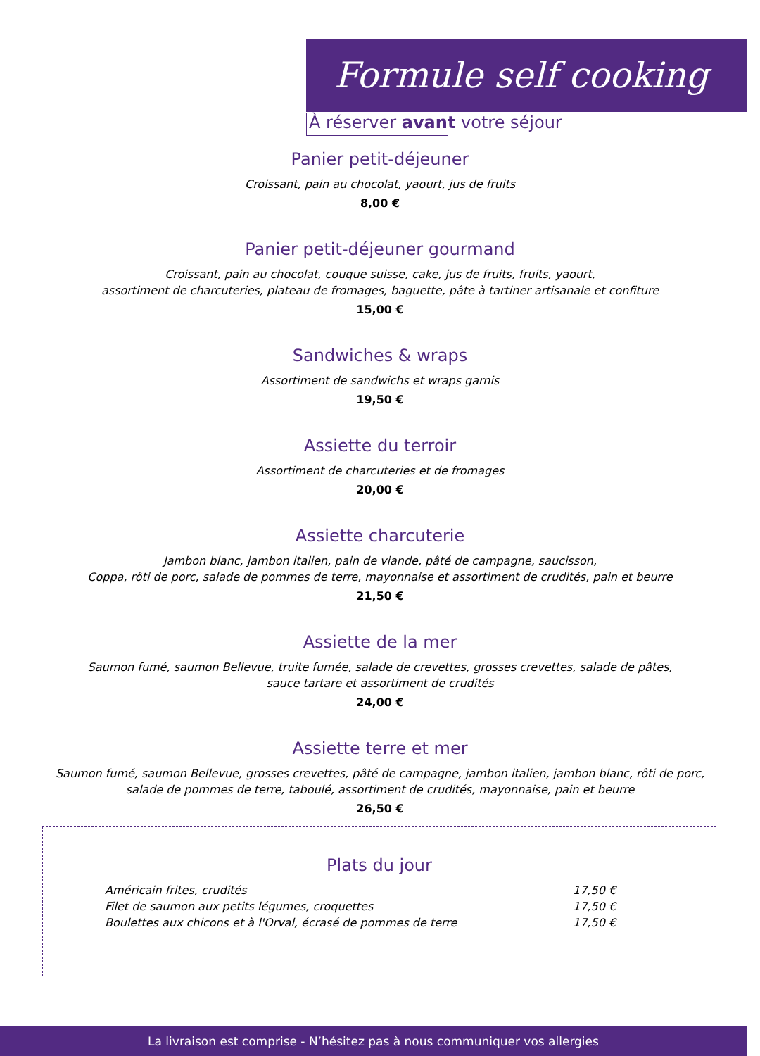Formule self cooking
À réserver avant votre séjour
Panier petit-déjeuner
Croissant, pain au chocolat, yaourt, jus de fruits
8,00 €
Panier petit-déjeuner gourmand
Croissant, pain au chocolat, couque suisse, cake, jus de fruits, fruits, yaourt,
assortiment de charcuteries, plateau de fromages, baguette, pâte à tartiner artisanale et confiture
15,00 €
Sandwiches & wraps
Assortiment de sandwichs et wraps garnis
19,50 €
Assiette du terroir
Assortiment de charcuteries et de fromages
20,00 €
Assiette charcuterie
Jambon blanc, jambon italien, pain de viande, pâté de campagne, saucisson,
Coppa, rôti de porc, salade de pommes de terre, mayonnaise et assortiment de crudités, pain et beurre
21,50 €
Assiette de la mer
Saumon fumé, saumon Bellevue, truite fumée, salade de crevettes, grosses crevettes, salade de pâtes,
sauce tartare et assortiment de crudités
24,00 €
Assiette terre et mer
Saumon fumé, saumon Bellevue, grosses crevettes, pâté de campagne, jambon italien, jambon blanc, rôti de porc,
salade de pommes de terre, taboulé, assortiment de crudités, mayonnaise, pain et beurre
26,50 €
Plats du jour
Américain frites, crudités 17,50 €
Filet de saumon aux petits légumes, croquettes 17,50 €
Boulettes aux chicons et à l'Orval, écrasé de pommes de terre 17,50 €
La livraison est comprise - N’hésitez pas à nous communiquer vos allergies